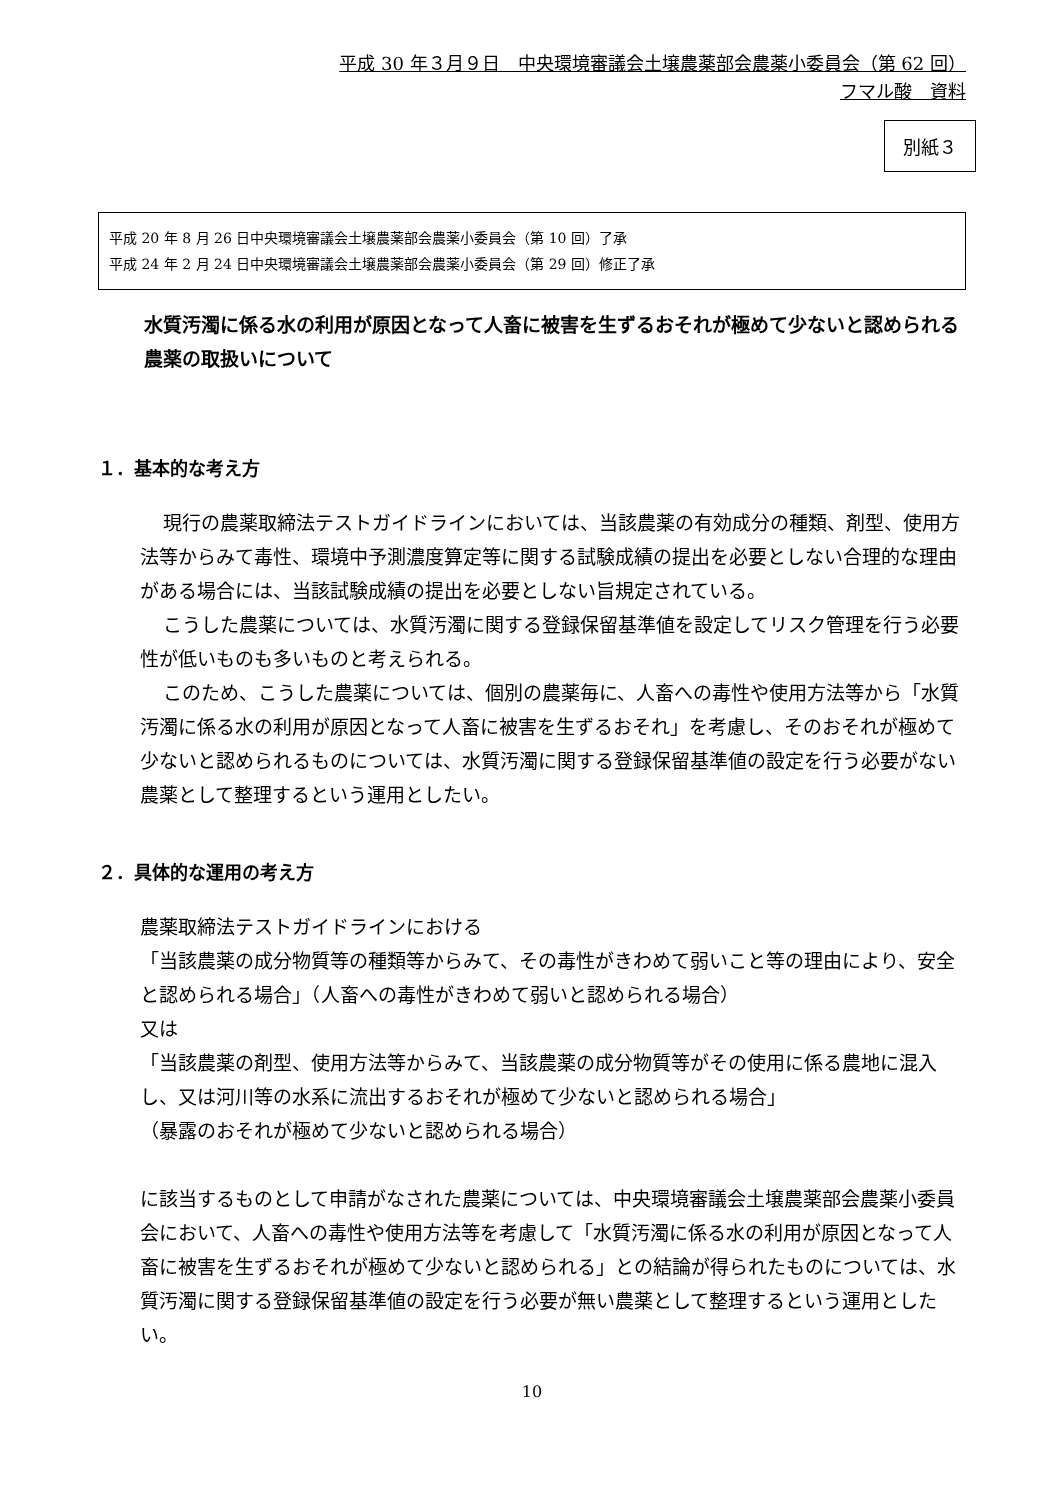平成 30 年３月９日　中央環境審議会土壌農薬部会農薬小委員会（第 62 回）
フマル酸　資料
別紙３
平成 20 年 8 月 26 日中央環境審議会土壌農薬部会農薬小委員会（第 10 回）了承
平成 24 年 2 月 24 日中央環境審議会土壌農薬部会農薬小委員会（第 29 回）修正了承
水質汚濁に係る水の利用が原因となって人畜に被害を生ずるおそれが極めて少ないと認められる農薬の取扱いについて
１．基本的な考え方
現行の農薬取締法テストガイドラインにおいては、当該農薬の有効成分の種類、剤型、使用方法等からみて毒性、環境中予測濃度算定等に関する試験成績の提出を必要としない合理的な理由がある場合には、当該試験成績の提出を必要としない旨規定されている。
こうした農薬については、水質汚濁に関する登録保留基準値を設定してリスク管理を行う必要性が低いものも多いものと考えられる。
このため、こうした農薬については、個別の農薬毎に、人畜への毒性や使用方法等から「水質汚濁に係る水の利用が原因となって人畜に被害を生ずるおそれ」を考慮し、そのおそれが極めて少ないと認められるものについては、水質汚濁に関する登録保留基準値の設定を行う必要がない農薬として整理するという運用としたい。
２．具体的な運用の考え方
農薬取締法テストガイドラインにおける
「当該農薬の成分物質等の種類等からみて、その毒性がきわめて弱いこと等の理由により、安全と認められる場合」（人畜への毒性がきわめて弱いと認められる場合）
又は
「当該農薬の剤型、使用方法等からみて、当該農薬の成分物質等がその使用に係る農地に混入し、又は河川等の水系に流出するおそれが極めて少ないと認められる場合」
（暴露のおそれが極めて少ないと認められる場合）
に該当するものとして申請がなされた農薬については、中央環境審議会土壌農薬部会農薬小委員会において、人畜への毒性や使用方法等を考慮して「水質汚濁に係る水の利用が原因となって人畜に被害を生ずるおそれが極めて少ないと認められる」との結論が得られたものについては、水質汚濁に関する登録保留基準値の設定を行う必要が無い農薬として整理するという運用としたい。
10